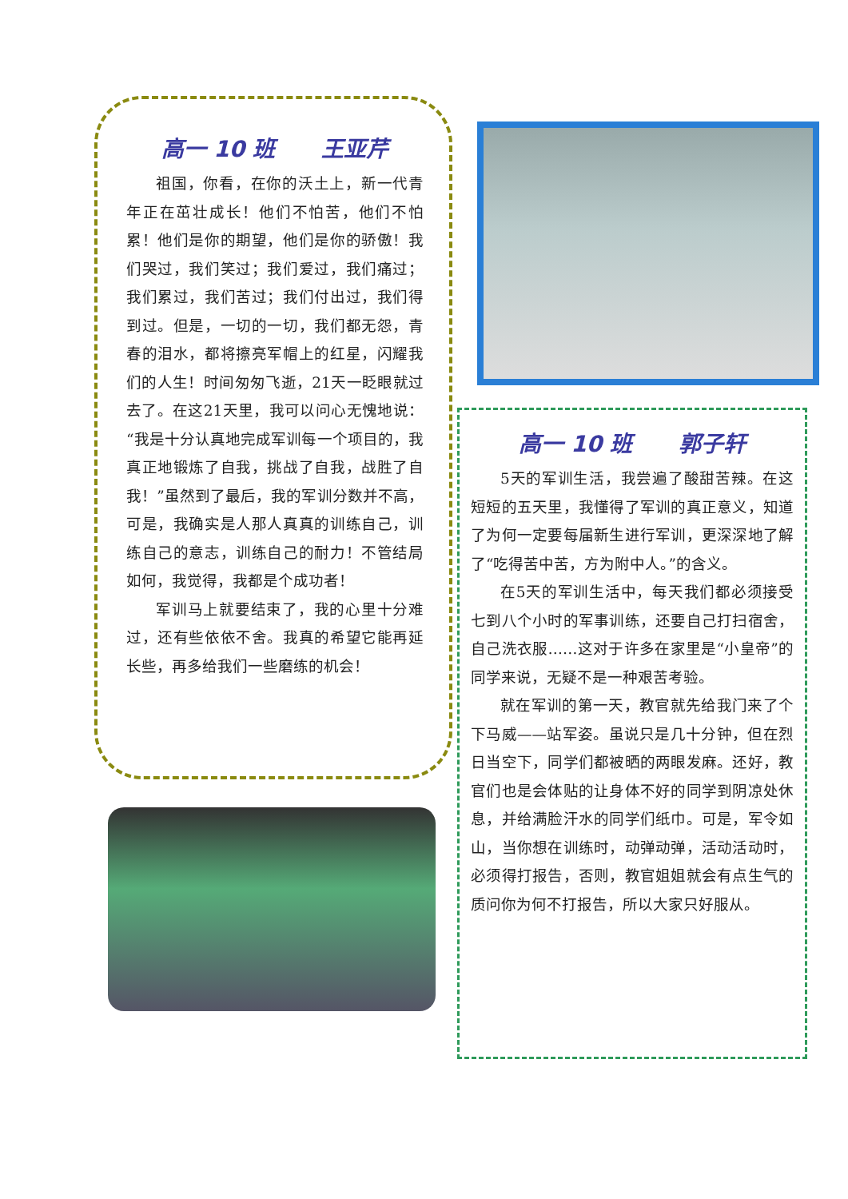高一 10 班 王亚芹
祖国，你看，在你的沃土上，新一代青年正在茁壮成长！他们不怕苦，他们不怕累！他们是你的期望，他们是你的骄傲！我们哭过，我们笑过；我们爱过，我们痛过；我们累过，我们苦过；我们付出过，我们得到过。但是，一切的一切，我们都无怨，青春的泪水，都将擦亮军帽上的红星，闪耀我们的人生！时间匆匆飞逝，21天一眨眼就过去了。在这21天里，我可以问心无愧地说：“我是十分认真地完成军训每一个项目的，我真正地锻炼了自我，挑战了自我，战胜了自我！”虽然到了最后，我的军训分数并不高，可是，我确实是人那人真真的训练自己，训练自己的意志，训练自己的耐力！不管结局如何，我觉得，我都是个成功者！
军训马上就要结束了，我的心里十分难过，还有些依依不舍。我真的希望它能再延长些，再多给我们一些磨练的机会！
高一 10 班 郭子轩
5天的军训生活，我尝遍了酸甜苦辣。在这短短的五天里，我懂得了军训的真正意义，知道了为何一定要每届新生进行军训，更深深地了解了“吃得苦中苦，方为附中人。”的含义。
在5天的军训生活中，每天我们都必须接受七到八个小时的军事训练，还要自己打扫宿舍，自己洗衣服……这对于许多在家里是“小皇帝”的同学来说，无疑不是一种艰苦考验。
就在军训的第一天，教官就先给我门来了个下马威——站军姿。虽说只是几十分钟，但在烈日当空下，同学们都被晒的两眼发麻。还好，教官们也是会体贴的让身体不好的同学到阴凉处休息，并给满脸汗水的同学们纸巾。可是，军令如山，当你想在训练时，动弹动弹，活动活动时，必须得打报告，否则，教官姐姐就会有点生气的质问你为何不打报告，所以大家只好服从。